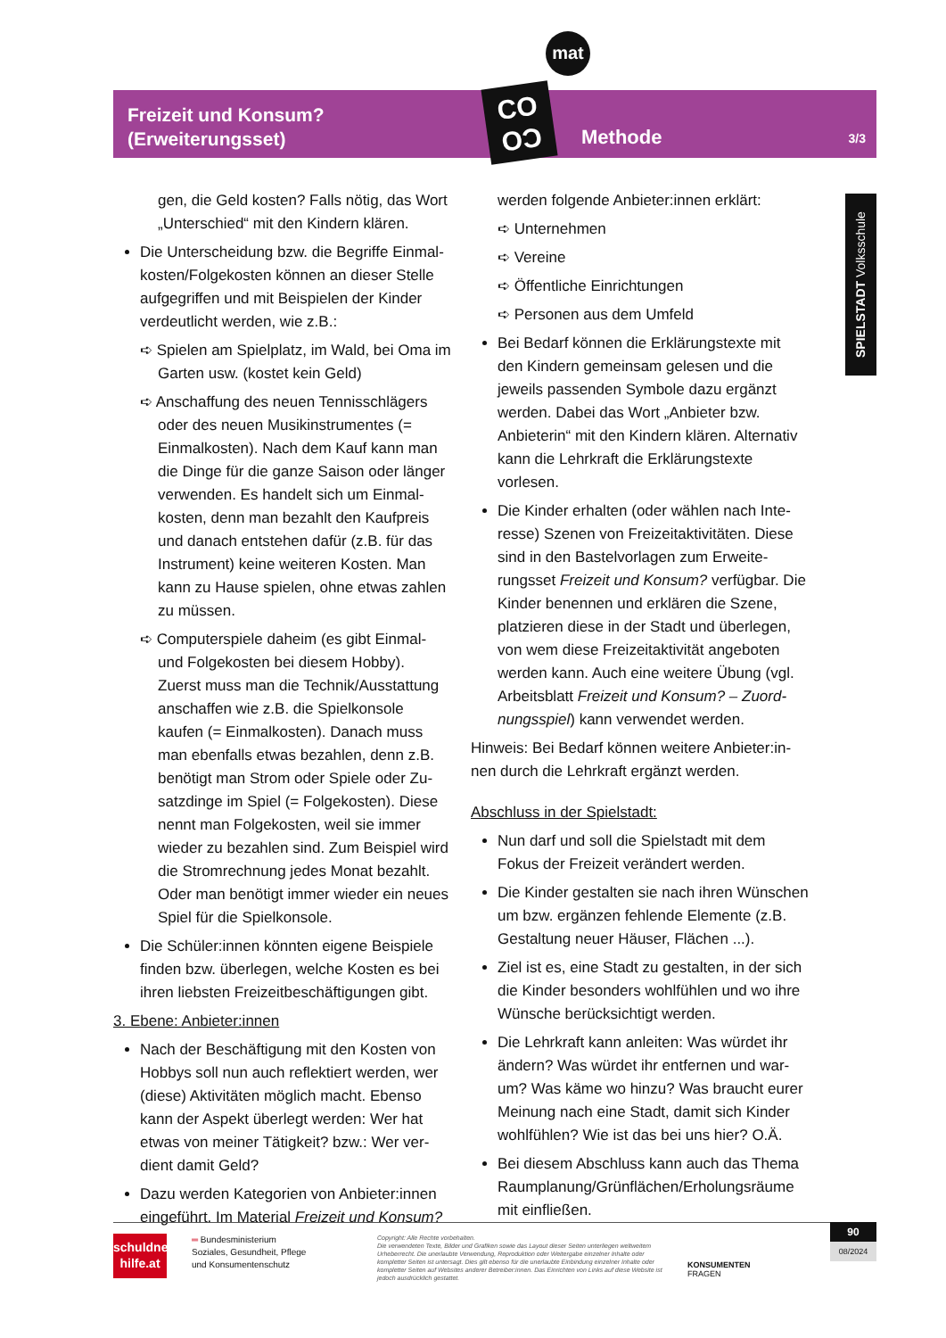mat
Freizeit und Konsum?
(Erweiterungsset)
Methode 3/3
CO
OƆ
SPIELSTADT Volksschule
gen, die Geld kosten? Falls nötig, das Wort „Unterschied“ mit den Kindern klären.
Die Unterscheidung bzw. die Begriffe Einmal­kosten/Folgekosten können an dieser Stelle aufgegriffen und mit Beispielen der Kinder verdeutlicht werden, wie z.B.:
➪ Spielen am Spielplatz, im Wald, bei Oma im Garten usw. (kostet kein Geld)
➪ Anschaffung des neuen Tennisschlägers oder des neuen Musikinstrumentes (= Einmalkosten). Nach dem Kauf kann man die Dinge für die ganze Saison oder länger verwenden. Es handelt sich um Einmal­kosten, denn man bezahlt den Kaufpreis und danach entstehen dafür (z.B. für das Instrument) keine weiteren Kosten. Man kann zu Hause spielen, ohne etwas zahlen zu müssen.
➪ Computerspiele daheim (es gibt Einmal- und Folgekosten bei diesem Hobby). Zuerst muss man die Technik/Ausstat­tung anschaffen wie z.B. die Spielkonsole kaufen (= Einmalkosten). Danach muss man ebenfalls etwas bezahlen, denn z.B. benötigt man Strom oder Spiele oder Zu­satzdinge im Spiel (= Folgekosten). Diese nennt man Folgekosten, weil sie immer wieder zu bezahlen sind. Zum Beispiel wird die Stromrechnung jedes Monat bezahlt. Oder man benötigt immer wieder ein neues Spiel für die Spielkonsole.
Die Schüler:innen könnten eigene Beispiele finden bzw. überlegen, welche Kosten es bei ihren liebsten Freizeitbeschäftigungen gibt.
3. Ebene: Anbieter:innen
Nach der Beschäftigung mit den Kosten von Hobbys soll nun auch reflektiert werden, wer (diese) Aktivitäten möglich macht. Ebenso kann der Aspekt überlegt werden: Wer hat etwas von meiner Tätigkeit? bzw.: Wer ver­dient damit Geld?
Dazu werden Kategorien von Anbieter:innen eingeführt. Im Material Freizeit und Konsum?
werden folgende Anbieter:innen erklärt:
➪ Unternehmen
➪ Vereine
➪ Öffentliche Einrichtungen
➪ Personen aus dem Umfeld
Bei Bedarf können die Erklärungstexte mit den Kindern gemeinsam gelesen und die jeweils passenden Symbole dazu ergänzt werden. Dabei das Wort „Anbieter bzw. Anbieterin“ mit den Kindern klären. Alter­nativ kann die Lehrkraft die Erklärungstexte vorlesen.
Die Kinder erhalten (oder wählen nach Inte­resse) Szenen von Freizeitaktivitäten. Diese sind in den Bastelvorlagen zum Erweite­rungsset Freizeit und Konsum? verfügbar. Die Kinder benennen und erklären die Szene, platzieren diese in der Stadt und überlegen, von wem diese Freizeitaktivität angeboten werden kann. Auch eine weitere Übung (vgl. Arbeitsblatt Freizeit und Konsum? – Zuord­nungsspiel) kann verwendet werden.
Hinweis: Bei Bedarf können weitere Anbieter:in­nen durch die Lehrkraft ergänzt werden.
Abschluss in der Spielstadt:
Nun darf und soll die Spielstadt mit dem Fokus der Freizeit verändert werden.
Die Kinder gestalten sie nach ihren Wün­schen um bzw. ergänzen fehlende Elemente (z.B. Gestaltung neuer Häuser, Flächen ...).
Ziel ist es, eine Stadt zu gestalten, in der sich die Kinder besonders wohlfühlen und wo ihre Wünsche berücksichtigt werden.
Die Lehrkraft kann anleiten: Was würdet ihr ändern? Was würdet ihr entfernen und war­um? Was käme wo hinzu? Was braucht eurer Meinung nach eine Stadt, damit sich Kinder wohlfühlen? Wie ist das bei uns hier? O.Ä.
Bei diesem Abschluss kann auch das Thema Raumplanung/Grünflächen/Erholungsräu­me mit einfließen.
schuldner-
hilfe.at
═ Bundesministerium
Soziales, Gesundheit, Pflege
und Konsumentenschutz
Copyright: Alle Rechte vorbehalten.
Die verwendeten Texte, Bilder und Grafiken sowie das Layout dieser Seiten unterliegen weltweitem Urheberrecht. Die unerlaubte Verwendung, Reproduktion oder Weitergabe einzelner Inhalte oder kompletter Seiten ist untersagt. Dies gilt ebenso für die unerlaubte Einbindung einzelner Inhalte oder kompletter Seiten auf Websites anderer Betreiber:innen. Das Einrichten von Links auf diese Website ist jedoch ausdrücklich gestattet.
KONSUMENTEN
FRAGEN
90
08/2024